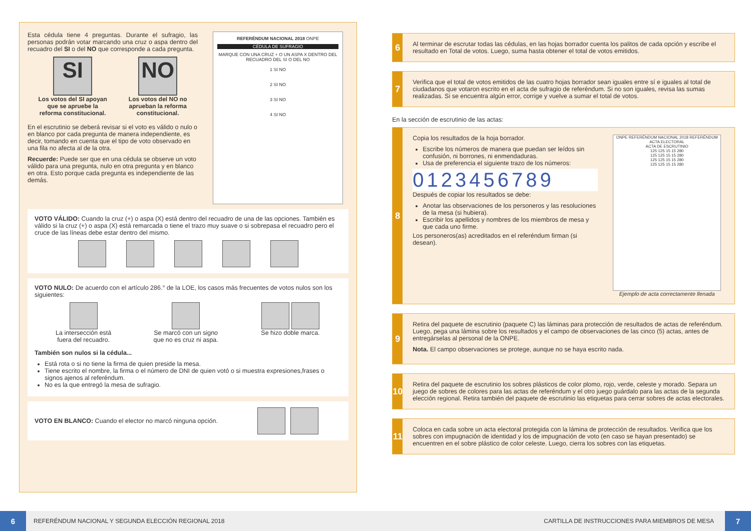Esta cédula tiene 4 preguntas. Durante el sufragio, las personas podrán votar marcando una cruz o aspa dentro del recuadro del SI o del NO que corresponde a cada pregunta.
SI
Los votos del SI apoyan
que se apruebe la
reforma constitucional.
NO
Los votos del NO no
aprueban la reforma
constitucional.
En el escrutinio se deberá revisar si el voto es válido o nulo o en blanco por cada pregunta de manera independiente, es decir, tomando en cuenta que el tipo de voto observado en una fila no afecta al de la otra.
Recuerde: Puede ser que en una cédula se observe un voto válido para una pregunta, nulo en otra pregunta y en blanco en otra. Esto porque cada pregunta es independiente de las demás.
REFERÉNDUM NACIONAL 2018 ONPE
CÉDULA DE SUFRAGIO
MARQUE CON UNA CRUZ + O UN ASPA X DENTRO DEL RECUADRO DEL SI O DEL NO
1 SI NO
2 SI NO
3 SI NO
4 SI NO
VOTO VÁLIDO: Cuando la cruz (+) o aspa (X) está dentro del recuadro de una de las opciones. También es válido si la cruz (+) o aspa (X) está remarcada o tiene el trazo muy suave o si sobrepasa el recuadro pero el cruce de las líneas debe estar dentro del mismo.
VOTO NULO: De acuerdo con el artículo 286.° de la LOE, los casos más frecuentes de votos nulos son los siguientes:
La intersección está
fuera del recuadro.
Se marcó con un signo
que no es cruz ni aspa.
Se hizo doble marca.
También son nulos si la cédula...
Está rota o si no tiene la firma de quien preside la mesa.
Tiene escrito el nombre, la firma o el número de DNI de quien votó o si muestra expresiones,frases o signos ajenos al referéndum.
No es la que entregó la mesa de sufragio.
VOTO EN BLANCO: Cuando el elector no marcó ninguna opción.
6
Al terminar de escrutar todas las cédulas, en las hojas borrador cuenta los palitos de cada opción y escribe el resultado en Total de votos. Luego, suma hasta obtener el total de votos emitidos.
7
Verifica que el total de votos emitidos de las cuatro hojas borrador sean iguales entre sí e iguales al total de ciudadanos que votaron escrito en el acta de sufragio de referéndum. Si no son iguales, revisa las sumas realizadas. Si se encuentra algún error, corrige y vuelve a sumar el total de votos.
En la sección de escrutinio de las actas:
8
Copia los resultados de la hoja borrador.
Escribe los números de manera que puedan ser leídos sin confusión, ni borrones, ni enmendaduras.
Usa de preferencia el siguiente trazo de los números:
0123456789
Después de copiar los resultados se debe:
Anotar las observaciones de los personeros y las resoluciones de la mesa (si hubiera).
Escribir los apellidos y nombres de los miembros de mesa y que cada uno firme.
Los personeros(as) acreditados en el referéndum firman (si desean).
ONPE REFERÉNDUM NACIONAL 2018 REFERÉNDUM ACTA ELECTORAL
ACTA DE ESCRUTINIO
125 125 15 15 280
125 125 15 15 280
125 125 15 15 280
125 125 15 15 280
Ejemplo de acta correctamente llenada
9
Retira del paquete de escrutinio (paquete C) las láminas para protección de resultados de actas de referéndum. Luego, pega una lámina sobre los resultados y el campo de observaciones de las cinco (5) actas, antes de entregárselas al personal de la ONPE.
Nota. El campo observaciones se protege, aunque no se haya escrito nada.
10
Retira del paquete de escrutinio los sobres plásticos de color plomo, rojo, verde, celeste y morado. Separa un juego de sobres de colores para las actas de referéndum y el otro juego guárdalo para las actas de la segunda elección regional. Retira también del paquete de escrutinio las etiquetas para cerrar sobres de actas electorales.
11
Coloca en cada sobre un acta electoral protegida con la lámina de protección de resultados. Verifica que los sobres con impugnación de identidad y los de impugnación de voto (en caso se hayan presentado) se encuentren en el sobre plástico de color celeste. Luego, cierra los sobres con las etiquetas.
6
REFERÉNDUM NACIONAL Y SEGUNDA ELECCIÓN REGIONAL 2018 CARTILLA DE INSTRUCCIONES PARA MIEMBROS DE MESA
7